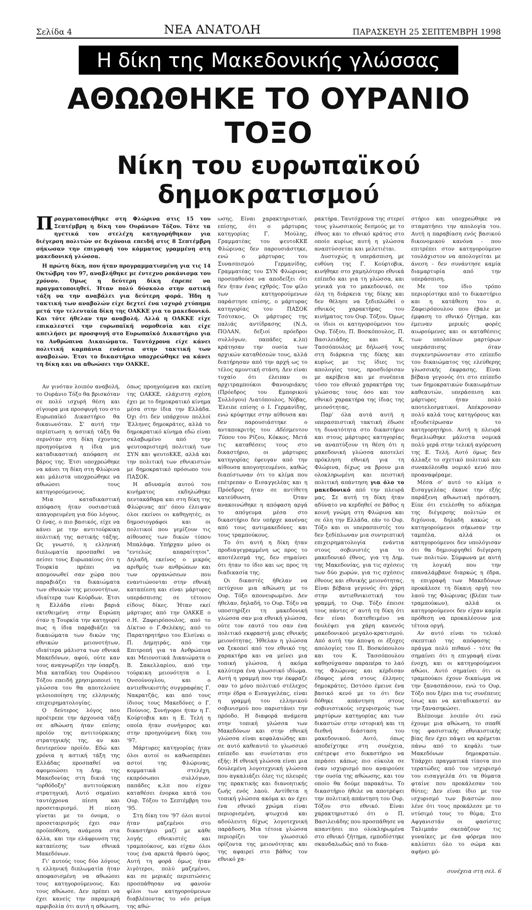Σελίδα 4 ΝΕΑ ΑΝΑΤΟΛΗ ΠΑΡΑΣΚΕΥΗ 25 ΣΕΠΤΕΜΒΡΗ 1998
Η δίκη της Μακεδονικής γλώσσας
ΑΘΩΩΘΗΚΕ ΤΟ ΟΥΡΑΝΙΟ ΤΟΞΟ
Νίκη του ευρωπαϊκού δημοκρατισμού
Πραγματοποιήθηκε στη Φλώρινα στις 15 του Σεπτέμβρη η δίκη του Ουράνιου Τόξου. Τότε τα ηγετικά του στελέχη κατηγορήθηκαν για διέγερση πολιτών σε διχόνοια επειδή στις 8 Σεπτέμβρη σήκωσαν την επιγραφή του κόμματος γραμμένη στη μακεδονική γλώσσα.
Η πρώτη δίκη, που ήταν προγραμματισμένη για τις 14 Οκτώβρη του 97, αναβλήθηκε με έντεχνο ροκάνισμα του χρόνου. Όμως η δεύτερη δίκη έπρεπε να πραγματοποιηθεί. Ήταν πολύ δύσκολο στην αστική τάξη να την αναβάλει για δεύτερη φορά. Ήδη η τακτική των αναβολών είχε δεχτεί ένα ισχυρό χτύπημα μετά την τελευταία δίκη της ΟΑΚΚΕ για το μακεδονικό. Και τότε ήθελαν την αναβολή. Αλλά η ΟΑΚΚΕ είχε επικαλεστεί την ευρωπαϊκή νομοθεσία και είχε απειλήσει με προσφυγή στο Ευρωπαϊκό Δικαστήριο για τα Ανθρώπινα Δικαιώματα. Ταυτόχρονα είχε κάνει πολιτική καμπάνια ενάντια στην τακτική των αναβολών. Έτσι το δικαστήριο υποχρεώθηκε να κάνει τη δίκη και να αθωώσει την ΟΑΚΚΕ.
Αν γινόταν λοιπόν αναβολή, το Ουράνιο Τόξο θα βρισκόταν σε πολύ ισχυρή θέση και σίγουρα μια προσφυγή του στο Ευρωπαϊκό Δικαστήριο θα δικαιωνόταν. Σ' αυτή την περίπτωση η αστική τάξη θα σερνόταν στη δίκη έχοντας προηγούμενα η ίδια μια καταδικαστική απόφαση σε βάρος της. Έτσι υποχρεώθηκε να κάνει τη δίκη στη Φλώρινα και μάλιστα υποχρεώθηκε να αθωώσει τους κατηγορούμενους.
Μια καταδικαστική απόφαση ήταν ουσιαστικά απαγορευμένη για δύο λόγους. Ο ένας, ο πιο βασικός, είχε να κάνει με την αντιτούρκικη πολιτική της αστικής τάξης. Ως γνωστό, η ελληνική διπλωματία προσπαθεί να πείσει τους Ευρωπαίους ότι η Τουρκία πρέπει να απομονωθεί σαν χώρα που παραβιάζει τα δικαιώματα των εθνικών της μειονοτήτων, ιδιαίτερα των Κούρδων. Έτσι η Ελλάδα είναι βαριά εκτεθειμένη στην Ευρώπη όταν η Τουρκία την κατηγορεί πως η ίδια παραβιάζει τα δικαιώματα των δικών της εθνικών μειονοτήτων, ιδιαίτερα μάλιστα των εθνικά Μακεδόνων, αφού, ούτε καν τους αναγνωρίζει την ύπαρξη. Μια καταδίκη του Ουράνιου Τόξου επειδή χρησιμοποιεί τη γλώσσα του θα αποτελούσε γελοιοποίηση της ελληνικής επιχειρηματολογίας.
Ο δεύτερος λόγος που προέτρεπε την άρχουσα τάξη σε αθώωση ήταν επίσης προϊόν της αντιτούρκικης στρατηγικής της, αν και δευτερεύον προϊόν. Εδώ και χρόνια η αστική τάξη της Ελλάδας προσπαθεί να αφομοιώσει τη Δημ. της Μακεδονίας στη δικιά της "ορθόδοξη" αντιτούρκικη στρατηγική. Αυτό σημαίνει ταυτόχρονα πίεση και προσεταιρισμό. Η πίεση γίνεται με το όνομα, ο προσεταιρισμός έχει σαν προϋπόθεση, ανάμεσα στα άλλα, και την ελάφρυνση της καταπίεσης των εθνικά Μακεδόνων.
Γι' αυτούς τους δύο λόγους η ελληνική διπλωματία ήταν αποφασισμένη να αθωώσει τους κατηγορούμενους. Και τους αθώωσε. Δεν πρέπει να έχει κανείς την παραμικρή αμφιβολία ότι αυτή η αθώωση, όπως προηγούμενα και εκείνη της ΟΑΚΚΕ, ελάχιστη σχέση έχει με το δημοκρατικό κίνημα μέσα στην ίδια την Ελλάδα. Όχι ότι δεν υπάρχουν πολλοί Έλληνες δημοκράτες, αλλά το δημοκρατικό κίνημα εδώ είναι σκλαβωμένο από την ψευτοαριστερή πολιτική των ΣΥΝ και ψευτοΚΚΕ, αλλά και την πολιτική των εθνικιστών με δημοκρατικό πρόσωπο του ΠΑΣΟΚ.
Η αδυναμία αυτού του κινήματος εκδηλώθηκε πεντακάθαρα και στη δίκη της Φλώρινας απ' όπου έλειψαν όλοι εκείνοι οι καθηγητές, οι δημοσιογράφοι και οι πολιτικοί που γεμίζουν τις αίθουσες των δικών τύπου Μπαλάφα. Υπήρχαν μόνο οι "εντελώς απαραίτητοι". Δηλαδή, εκείνος ο μικρός αριθμός των ανθρώπων και των οργανώσεων που εναντιώνονται στην εθνική καταπίεση και είναι μάρτυρες υπεράσπισης σε τέτοιου είδους δίκες. Ήταν εκεί μάρτυρες από την ΟΑΚΚΕ ο σ.Η. Ζαφειρόπουλος, από το Δίκτυο ο Γ.Φελέκης, από το Παρατηρητήριο του Ελσίνκι ο Π. Δημητράς, από την Επιτροπή για τα Ανθρώπινα και Μειονοτικά Δικαιώματα ο Β. Σακελλαρίου, από την τούρκικη μειονότητα ο Ι. Ονσούνογλου, και ο αντιεθνικιστής συγγραφέας Γ. Νακρατζάς, και από τους ίδιους τους Μακεδόνες ο Γ. Πούνιος. Συνήγοροι ήταν η Γ. Κούρτοβικ και η Ε. Τελή η οποία ήταν συνήγορος και στην προηγούμενη δίκη του '97.
Μάρτυρες κατηγορίας ήταν όλοι αυτοί οι καθωσπρέπει αστοί της Φλώρινας, κομματικά στελέχη, εκπρόσωποι συλλόγων, παπάδες κ.λπ που είχαν καταθέσει ένορκα κατά του Ουρ. Τόξου το Σεπτέμβρη του '95.
Στη δίκη του '97 όλοι αυτοί ήταν μαζεμένοι στο δικαστήριο μαζί με κάθε λογής εθνικιστές και τραμπούκους, και είχαν όλοι τους ένα αρκετά θρασύ ύφος. Αυτή τη φορά όμως ήταν λιγότεροι, πολύ μαζεμένοι, και σε μερικές περιπτώσεις προσπάθησαν να φανούν φίλοι των κατηγορούμενων διαβλέποντας το νέο ρεύμα της αθώ-
ωσης. Είναι χαρακτηριστικό, επίσης, ότι ο μάρτυρας κατηγορίας Γ. Μούλης, Γραμματέας του ψευτοΚΚΕ Φλώρινας δεν παρουσιάστηκε, ενώ ο μάρτυρας του Συνασπισμού Γερμανίδης, Γραμματέας του ΣΥΝ Φλώρινας προσπαθούσε να αποδείξει ότι δεν ήταν ένας εχθρός. Τον φίλο των κατηγορούμενων παράστησε επίσης, ο μάρτυρας κατηγορίας του ΠΑΣΟΚ Τσότσκος. Οι μάρτυρες της παλιάς αντίδρασης (Ν.Δ, ΠΟΛΑΝ, δεξιοί πρόεδροι συλλόγων, παπάδες κ.λπ) κράτησαν την ουσία των αρχικών καταθέσεών τους, αλλά διατήρησαν από την αρχή ως το τέλος αμυντική στάση. Δεν είναι τυχαίο ότι έλειπαν οι αρχιτραμπούκοι Φανουριάκης (Πρόεδρος του Εμπορικού Συλλόγου) Λιατόπουλος, Νόβας. Έλειπε επίσης ο Ι. Γερμανίδης, ενώ κρύφτηκε στην αίθουσα και δεν παρουσιάστηκε ο ανταποκριτής του Αδέσμευτου Τύπου του Ρίζου, Κόκκος. Μετά τις καταθέσεις τους στο δικαστήριο, οι μάρτυρες κατηγορίας έφευγαν από την αίθουσα απογοητευμένοι, καθώς διαπίστωναν ότι το κλίμα που επέτρεπαν ο Εισαγγελέας και η Πρόεδρος ήταν σε αντίθετη κατεύθυνση. Όταν ανακοινώθηκε η απόφαση αργά το απόγευμα μέσα στο δικαστήριο δεν υπήρχε κανένας από τους αντιμακεδόνες και τους τραμπούκους.
Το ότι αυτή η δίκη ήταν προδιαγεγραμμένη ως προς το αποτέλεσμά της, δεν σημαίνει ότι ήταν το ίδιο και ως προς τη διαδικασία της.
Οι δικαστές ήθελαν να πετύχουν μια αθώωση με το Ουρ. Τόξο απονευρωμένο. Δεν ήθελαν, δηλαδή, το Ουρ. Τόξο να υποστηρίξει τη μακεδονική γλώσσα σαν μια εθνική γλώσσα, ούτε τον εαυτό του σαν ένα πολιτικό εκφραστή μιας εθνικής μειονότητας. Ήθελαν η γλώσσα να ξεκοπεί από τον εθνικό της χαρακτήρα και να μείνει μια τοπική γλώσσα, ή ακόμα καλύτερα ένα γλωσσικό ιδίωμα. Αυτή η γραμμή που την έκφραζε σαν το μόνο πολιτικό στέλεχος στην έδρα ο Εισαγγελέας, είναι η γραμμή του ελληνικού σοβινισμού που παριστάνει την πρόοδο. Η διαφορά ανάμεσα στην τοπική γλώσσα των Μακεδόνων και στην εθνική γλώσσα είναι κεφαλαιώδης και σε αυτό καθεαυτό το γλωσσικό επίπεδο και συνίσταται στο εξής: Η εθνική γλώσσα είναι μια δουλεμένη λογοτεχνική γλώσσα που αγκαλιάζει όλες τις πλευρές της πρακτικής και διανοητικής ζωής ενός λαού. Αντίθετα η τοπική γλώσσα ακόμα κι αν έχει ένα εθνικό χρώμα είναι περιορισμένη, φτωχειά και αδούλευτη δίχως λογοτεχνική παράδοση. Μια τέτοια γλώσσα περιορίζει τον γλωσσικό ορίζοντα της μειονότητας και της αφαιρεί στο βάθος τον εθνικό χα-
ρακτήρα. Ταυτόχρονα της στερεί τους γλωσσικούς δεσμούς με το έθνος και το εθνικό κράτος στο οποίο κυρίως αυτή η γλώσσα αναπτύσσεται και μελετιέται.
Δυστυχώς η υπεράσπιση, με ευθύνη της Γ. Κούρτοβικ, κινήθηκε στο χαμηλότερο εθνικά επίπεδο και για τη γλώσσα, και γενικά για το μακεδονικό, σε όλη τη διάρκεια της δίκης και δεν θέλησε να ξεδιπλώθεί ο εθνικός χαρακτήρας του κινήματος του Ουρ. Τόξου. Όμως οι ίδιοι οι κατηγορούμενοι του Ουρ. Τόξου, Π. Βοσκόπουλος, Π. Βασιλειάδης και Κ. Τασσόπουλος με δήλωσή τους στη διάρκεια της δίκης και κυρίως με τις ίδιες τις απολογίες τους, προσδιόρισαν με ακρίβεια και με συνέπεια τόσο τον εθνικό χαρακτήρα της γλώσσας τους όσο και τον εθνικό χαρακτήρα της ίδιας της μειονότητας.
Παρ' όλα αυτά αυτή η υπερασπιστική τακτική έδωσε τη δυνατότητα στο δικαστήριο και στους μάρτυρες κατηγορίας να αναπτύξουν τη θέση ότι η μακεδονική γλώσσα αποτελεί πρόκληση εθνική για τη Φλώρινα, δίχως να βρουν μια ολοκληρωμένη και πειστική πολιτική απάντηση για όλο το μακεδονικό από την πλευρά μας. Σε αυτή τη δίκη ήταν αδύνατο να κερδηθεί σε βάθος η κοινή γνώμη στη Φλώρινα και σε όλη την Ελλάδα, εάν το Ουρ. Τόξο και οι υπερασπιστές του δεν ξεδίπλωναν μια συντριπτική επιχειρηματολογία ενάντια στους σοβινιστές για το μακεδονικό έθνος, για τη Δημ. της Μακεδονίας, για τις σχέσεις των δύο χωρών, για τις σχέσεις έθνους και εθνικής μειονότητας. Είναι βέβαια γεγονός ότι χάρη στην αντιεθνικιστική του γραμμή, το Ουρ. Τόξο έπεισε τους πάντες σ' αυτή τη δίκη ότι δεν είναι διατεθειμένο να δουλέψει για χάρη κανενός μακεδονικού μεγαλο-κρατισμού. Από αυτή την άποψη οι έξοχες απολογίες του Π. Βοσκόπουλου και του Κ. Τασσόπουλου καθησύχασαν παραπέρα το λαό της Φλώρινας και κέρδισαν έδαφος μέσα στους έλληνες δημοκράτες. Ωστόσο έμεινε ένα βασικό κενό με το ότι δεν δόθηκε απάντηση στους σοβινιστικούς ισχυρισμούς των μαρτύρων κατηγορίας και των δικαστών στην ιστορική και τη διεθνή διάσταση του μακεδονικού. Αυτό, όπως αποδείχτηκε στη συνέχεια, επέτρεψε στο δικαστήριο να περάσει κάπως πιο εύκολα σε έναν ισχυρισμό που αναιρούσε την ουσία της αθώωσης, και τον οποίο θα δούμε παρακάτω. Το δικαστήριο ήθελε να αποτρέψει την πολιτική απάντηση του Ουρ. Τόξου στο εθνικό. Είναι χαρακτηριστικό ότι ο Π. Βασιλειάδης που προσπάθησε να απαντήσει πιο ολοκληρωμένα στο εθνικό ζήτημα, εμποδίστηκε σκανδαλωδώς από το δικα-
στήριο και υποχρεώθηκε να σταματήσει την απολογία του. Αυτή η παραβίαση ενός βασικού δικονομικού κανόνα - που επιτρέπει στον κατηγορούμενο τουλάχιστον να απολογείται με άνεση - δεν συνάντησε καμία διαμαρτυρία από την υπεράσπιση.
Με τον ίδιο τρόπο περιορίστηκε από το δικαστήριο και η κατάθεση του σ. Ζαφειρόπουλου που έβαλε με έμφαση το εθνικό ζήτημα, και έμειναν μερικές φορές αιωρούμενες και οι καταθέσεις των υπολοίπων μαρτύρων υπεράσπισης όταν συγκεντρώνονταν στο επίπεδο του δικαιώματος της ελεύθερης γλωσσικής έκφρασης. Είναι βέβαια γεγονός ότι στο επίπεδο των δημοκρατικών δικαιωμάτων καθεαυτών, υπεράσπιση και μάρτυρες ήταν πολύ αποτελεσματικοί. Απέκρουσαν πολύ καλά τους κατηγόρους και εξουδετέρωσαν το κατηγορητήριο. Αυτή η πλευρά θεμελιώθηκε μάλιστα νομικά πολύ γερά στην τελική αγόρευση της Ε. Τελή. Αυτό όμως δεν άλλαξε το σχετικό πολιτικό και συνακόλουθα νομικό κενό που προαναφέραμε.
Μέσα σ' αυτό το κλίμα ο Εισαγγελέας έκανε την εξής παράξενη αθωωτική πρόταση. Είπε ότι ετελέσθη το αδίκημα της διέγερσης πολιτών σε διχόνοια, δηλαδή κακώς οι κατηγορούμενοι σήκωσαν την ταμπέλα, αλλά οι κατηγορούμενοι δεν υπολόγισαν ότι θα δημιουργηθεί διέγερση των πολιτών. Σύμφωνα με αυτή τη λογική που την επαναλάμβανε διαρκώς η έδρα, η επιγραφή των Μακεδόνων προκάλεσε τη δίκαιη οργή του λαού της Φλώρινας (βλέπε των τραμπούκων), αλλά οι κατηγορούμενοι δεν είχαν καμία πρόθεση να προκαλέσουν μια τέτοια οργή.
Αν αυτό είναι το τελικό σκεπτικό της απόφασης - πράγμα πολύ πιθανό - τότε θα σημαίνει ότι η επιγραφή είναι ένοχη, και οι κατηγορούμενοι αθώοι. Αυτό σημαίνει ότι οι τραμπούκοι έχουν δικαίωμα να την ξανασπάσουν, ενώ το Ουρ. Τόξο που ξέρει πια τις συνέπειες ίσως και να καταδικαστεί αν την ξανασηκώσει.
Βλέπουμε λοιπόν ότι ενώ έχουμε μια αθώωση, το σπαθί της φασιστικής εθνικιστικής βίας δεν έχει πάψει να κρέμεται πάνω από το κεφάλι των Μακεδόνων δημοκρατών. Υπάρχει πραγματικά τίποτα πιο τερατώδες από τον ισχυρισμό του εισαγγελέα ότι τα θύματα φταίνε που προκάλεσαν του θύτες; Δεν είναι ίδιο με τον ισχυρισμό των βιαστών που λένε ότι τους προκάλεσε με το ντύσιμό τους το θύμα; Στο Αφγανιστάν οι φασίστες Ταλιμπάν σκεπάζουν τις γυναίκες με ένα φόρεμα που καλύπτει όλο το σώμα και αφήνει μό-
συνέχεια στη σελ. 6